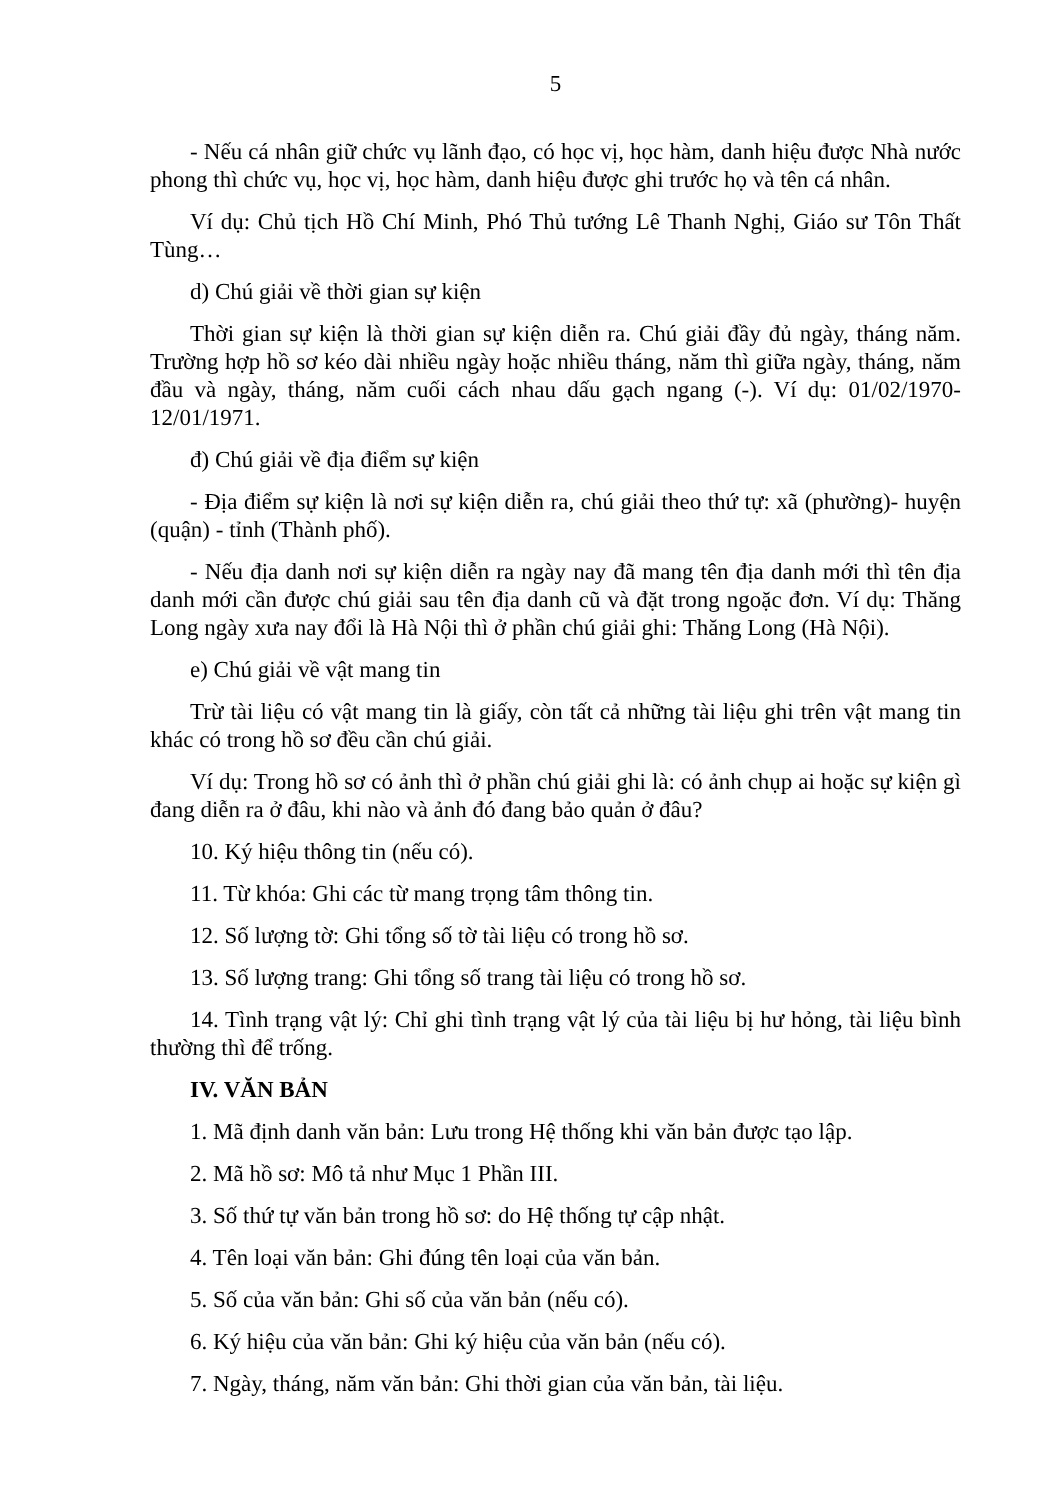5
- Nếu cá nhân giữ chức vụ lãnh đạo, có học vị, học hàm, danh hiệu được Nhà nước phong thì chức vụ, học vị, học hàm, danh hiệu được ghi trước họ và tên cá nhân.
Ví dụ: Chủ tịch Hồ Chí Minh, Phó Thủ tướng Lê Thanh Nghị, Giáo sư Tôn Thất Tùng…
d) Chú giải về thời gian sự kiện
Thời gian sự kiện là thời gian sự kiện diễn ra. Chú giải đầy đủ ngày, tháng năm. Trường hợp hồ sơ kéo dài nhiều ngày hoặc nhiều tháng, năm thì giữa ngày, tháng, năm đầu và ngày, tháng, năm cuối cách nhau dấu gạch ngang (-). Ví dụ: 01/02/1970-12/01/1971.
đ) Chú giải về địa điểm sự kiện
- Địa điểm sự kiện là nơi sự kiện diễn ra, chú giải theo thứ tự: xã (phường)- huyện (quận) - tỉnh (Thành phố).
- Nếu địa danh nơi sự kiện diễn ra ngày nay đã mang tên địa danh mới thì tên địa danh mới cần được chú giải sau tên địa danh cũ và đặt trong ngoặc đơn. Ví dụ: Thăng Long ngày xưa nay đổi là Hà Nội thì ở phần chú giải ghi: Thăng Long (Hà Nội).
e) Chú giải về vật mang tin
Trừ tài liệu có vật mang tin là giấy, còn tất cả những tài liệu ghi trên vật mang tin khác có trong hồ sơ đều cần chú giải.
Ví dụ: Trong hồ sơ có ảnh thì ở phần chú giải ghi là: có ảnh chụp ai hoặc sự kiện gì đang diễn ra ở đâu, khi nào và ảnh đó đang bảo quản ở đâu?
10. Ký hiệu thông tin (nếu có).
11. Từ khóa: Ghi các từ mang trọng tâm thông tin.
12. Số lượng tờ: Ghi tổng số tờ tài liệu có trong hồ sơ.
13. Số lượng trang: Ghi tổng số trang tài liệu có trong hồ sơ.
14. Tình trạng vật lý: Chỉ ghi tình trạng vật lý của tài liệu bị hư hỏng, tài liệu bình thường thì để trống.
IV. VĂN BẢN
1. Mã định danh văn bản: Lưu trong Hệ thống khi văn bản được tạo lập.
2. Mã hồ sơ: Mô tả như Mục 1 Phần III.
3. Số thứ tự văn bản trong hồ sơ: do Hệ thống tự cập nhật.
4. Tên loại văn bản: Ghi đúng tên loại của văn bản.
5. Số của văn bản: Ghi số của văn bản (nếu có).
6. Ký hiệu của văn bản: Ghi ký hiệu của văn bản (nếu có).
7. Ngày, tháng, năm văn bản: Ghi thời gian của văn bản, tài liệu.